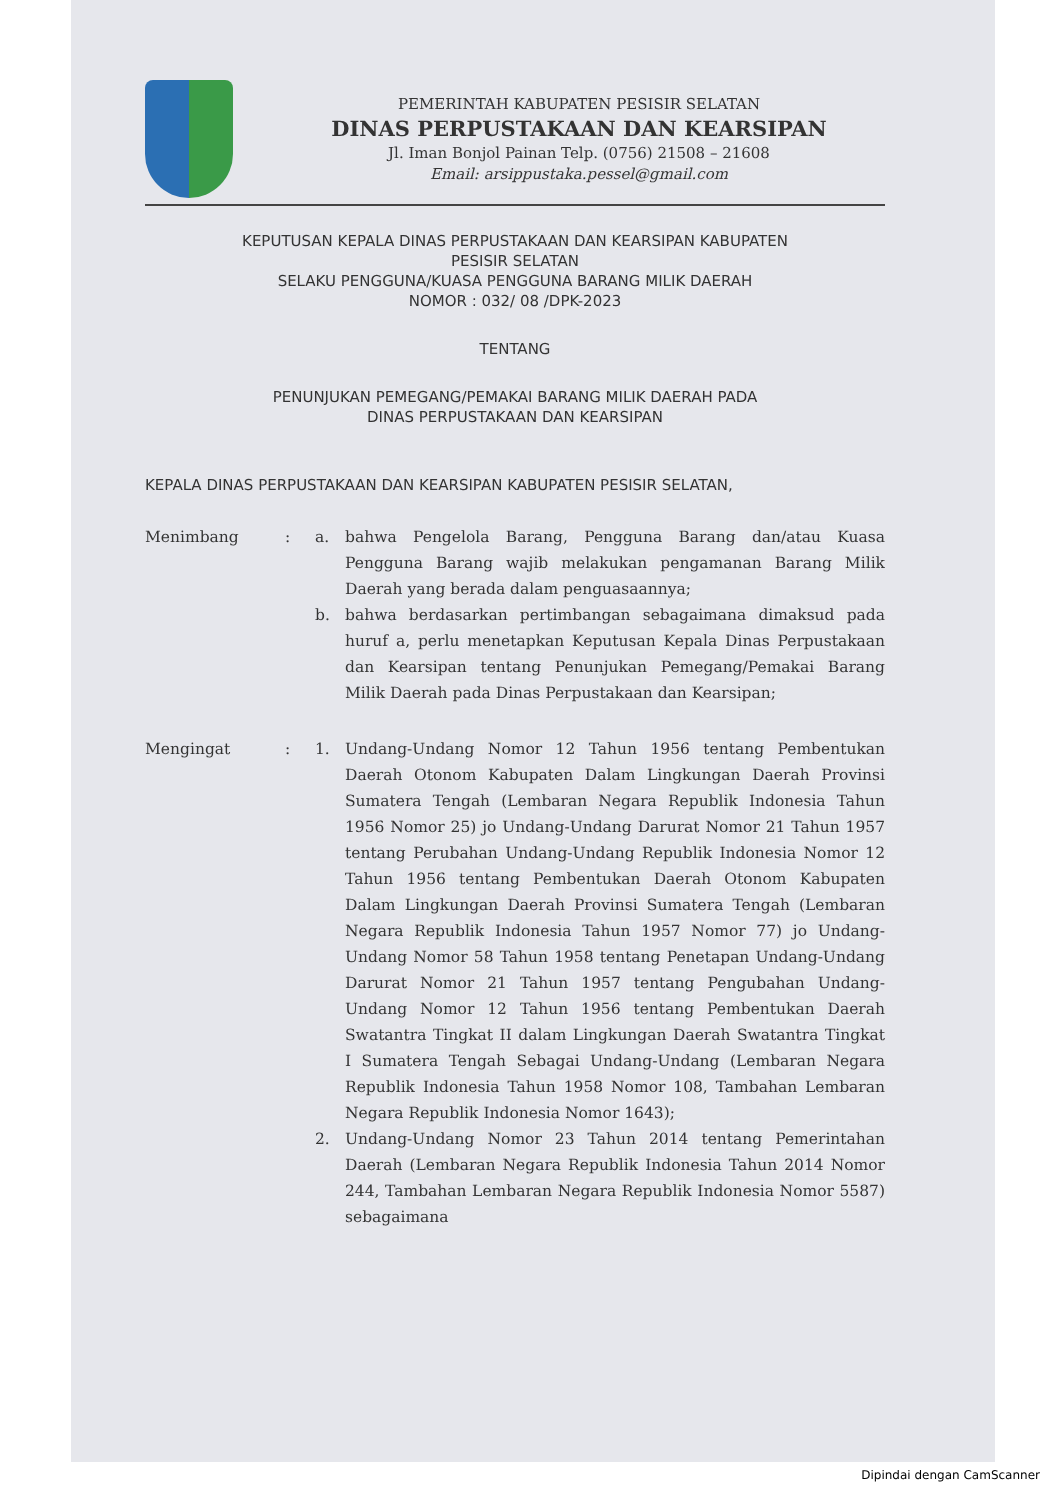PEMERINTAH KABUPATEN PESISIR SELATAN
DINAS PERPUSTAKAAN DAN KEARSIPAN
Jl. Iman Bonjol Painan Telp. (0756) 21508 – 21608
Email: arsippustaka.pessel@gmail.com
KEPUTUSAN KEPALA DINAS PERPUSTAKAAN DAN KEARSIPAN KABUPATEN
PESISIR SELATAN
SELAKU PENGGUNA/KUASA PENGGUNA BARANG MILIK DAERAH
NOMOR : 032/ 08 /DPK-2023
TENTANG
PENUNJUKAN PEMEGANG/PEMAKAI BARANG MILIK DAERAH PADA
DINAS PERPUSTAKAAN DAN KEARSIPAN
KEPALA DINAS PERPUSTAKAAN DAN KEARSIPAN KABUPATEN PESISIR SELATAN,
Menimbang : a. bahwa Pengelola Barang, Pengguna Barang dan/atau Kuasa Pengguna Barang wajib melakukan pengamanan Barang Milik Daerah yang berada dalam penguasaannya;
b. bahwa berdasarkan pertimbangan sebagaimana dimaksud pada huruf a, perlu menetapkan Keputusan Kepala Dinas Perpustakaan dan Kearsipan tentang Penunjukan Pemegang/Pemakai Barang Milik Daerah pada Dinas Perpustakaan dan Kearsipan;
Mengingat : 1. Undang-Undang Nomor 12 Tahun 1956 tentang Pembentukan Daerah Otonom Kabupaten Dalam Lingkungan Daerah Provinsi Sumatera Tengah (Lembaran Negara Republik Indonesia Tahun 1956 Nomor 25) jo Undang-Undang Darurat Nomor 21 Tahun 1957 tentang Perubahan Undang-Undang Republik Indonesia Nomor 12 Tahun 1956 tentang Pembentukan Daerah Otonom Kabupaten Dalam Lingkungan Daerah Provinsi Sumatera Tengah (Lembaran Negara Republik Indonesia Tahun 1957 Nomor 77) jo Undang-Undang Nomor 58 Tahun 1958 tentang Penetapan Undang-Undang Darurat Nomor 21 Tahun 1957 tentang Pengubahan Undang-Undang Nomor 12 Tahun 1956 tentang Pembentukan Daerah Swatantra Tingkat II dalam Lingkungan Daerah Swatantra Tingkat I Sumatera Tengah Sebagai Undang-Undang (Lembaran Negara Republik Indonesia Tahun 1958 Nomor 108, Tambahan Lembaran Negara Republik Indonesia Nomor 1643);
2. Undang-Undang Nomor 23 Tahun 2014 tentang Pemerintahan Daerah (Lembaran Negara Republik Indonesia Tahun 2014 Nomor 244, Tambahan Lembaran Negara Republik Indonesia Nomor 5587) sebagaimana
Dipindai dengan CamScanner